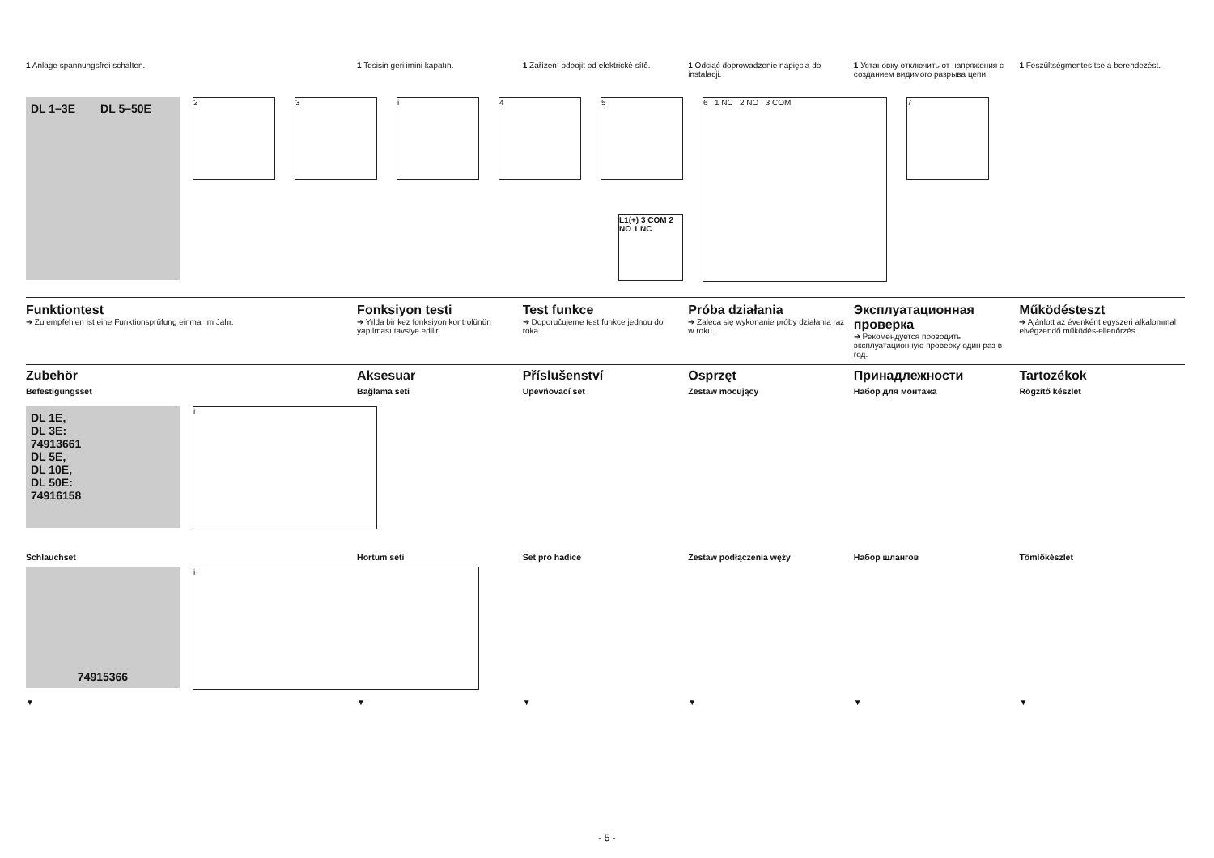1 Anlage spannungsfrei schalten. 1 Tesisin gerilimini kapatın. 1 Zařízení odpojit od elektrické sítě.
1 Odciąć doprowadzenie napięcia do instalacji.
1 Установку отключить от напряжения с созданием видимого разрыва цепи.
1 Feszültségmentesítse a berendezést.
DL 1–3E DL 5–50E
2 3 i 4 5 6 1 NC 2 NO 3 COM 7
L1(+) 3 COM 2 NO 1 NC
Funktiontest
➔ Zu empfehlen ist eine Funktionsprüfung einmal im Jahr.
Fonksiyon testi
➔ Yılda bir kez fonksiyon kontrolünün yapılması tavsiye edilir.
Test funkce
➔ Doporučujeme test funkce jednou do roka.
Próba działania
➔ Zaleca się wykonanie próby działania raz w roku.
Эксплуатационная проверка
➔ Рекомендуется проводить эксплуатационную проверку один раз в год.
Működésteszt
➔ Ajánlott az évenként egyszeri alkalommal elvégzendő működés-ellenőrzés.
Zubehör
Befestigungsset
Aksesuar
Bağlama seti
Příslušenství
Upevňovací set
Osprzęt
Zestaw mocujący
Принадлежности
Набор для монтажа
Tartozékok
Rögzítő készlet
DL 1E,
DL 3E:
74913661
DL 5E,
DL 10E,
DL 50E:
74916158
i
Schlauchset Hortum seti Set pro hadice Zestaw podłączenia węży Набор шлангов Tömlökészlet
74915366 i
▼ ▼ ▼ ▼ ▼ ▼
- 5 -